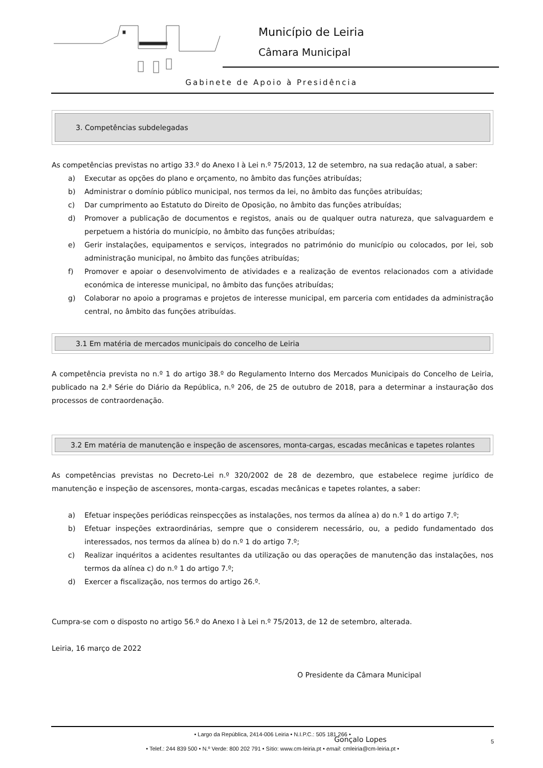Município de Leiria
Câmara Municipal
Gabinete de Apoio à Presidência
3. Competências subdelegadas
As competências previstas no artigo 33.º do Anexo I à Lei n.º 75/2013, 12 de setembro, na sua redação atual, a saber:
a) Executar as opções do plano e orçamento, no âmbito das funções atribuídas;
b) Administrar o domínio público municipal, nos termos da lei, no âmbito das funções atribuídas;
c) Dar cumprimento ao Estatuto do Direito de Oposição, no âmbito das funções atribuídas;
d) Promover a publicação de documentos e registos, anais ou de qualquer outra natureza, que salvaguardem e perpetuem a história do município, no âmbito das funções atribuídas;
e) Gerir instalações, equipamentos e serviços, integrados no património do município ou colocados, por lei, sob administração municipal, no âmbito das funções atribuídas;
f) Promover e apoiar o desenvolvimento de atividades e a realização de eventos relacionados com a atividade económica de interesse municipal, no âmbito das funções atribuídas;
g) Colaborar no apoio a programas e projetos de interesse municipal, em parceria com entidades da administração central, no âmbito das funções atribuídas.
3.1 Em matéria de mercados municipais do concelho de Leiria
A competência prevista no n.º 1 do artigo 38.º do Regulamento Interno dos Mercados Municipais do Concelho de Leiria, publicado na 2.ª Série do Diário da República, n.º 206, de 25 de outubro de 2018, para a determinar a instauração dos processos de contraordenação.
3.2 Em matéria de manutenção e inspeção de ascensores, monta-cargas, escadas mecânicas e tapetes rolantes
As competências previstas no Decreto-Lei n.º 320/2002 de 28 de dezembro, que estabelece regime jurídico de manutenção e inspeção de ascensores, monta-cargas, escadas mecânicas e tapetes rolantes, a saber:
a) Efetuar inspeções periódicas reinspecções as instalações, nos termos da alínea a) do n.º 1 do artigo 7.º;
b) Efetuar inspeções extraordinárias, sempre que o considerem necessário, ou, a pedido fundamentado dos interessados, nos termos da alínea b) do n.º 1 do artigo 7.º;
c) Realizar inquéritos a acidentes resultantes da utilização ou das operações de manutenção das instalações, nos termos da alínea c) do n.º 1 do artigo 7.º;
d) Exercer a fiscalização, nos termos do artigo 26.º.
Cumpra-se com o disposto no artigo 56.º do Anexo I à Lei n.º 75/2013, de 12 de setembro, alterada.
Leiria, 16 março de 2022
O Presidente da Câmara Municipal
Gonçalo Lopes
• Largo da República, 2414-006 Leiria • N.I.P.C.: 505 181 266 •
5
• Telef.: 244 839 500 • N.º Verde: 800 202 791 • Sítio: www.cm-leiria.pt • email: cmleiria@cm-leiria.pt •